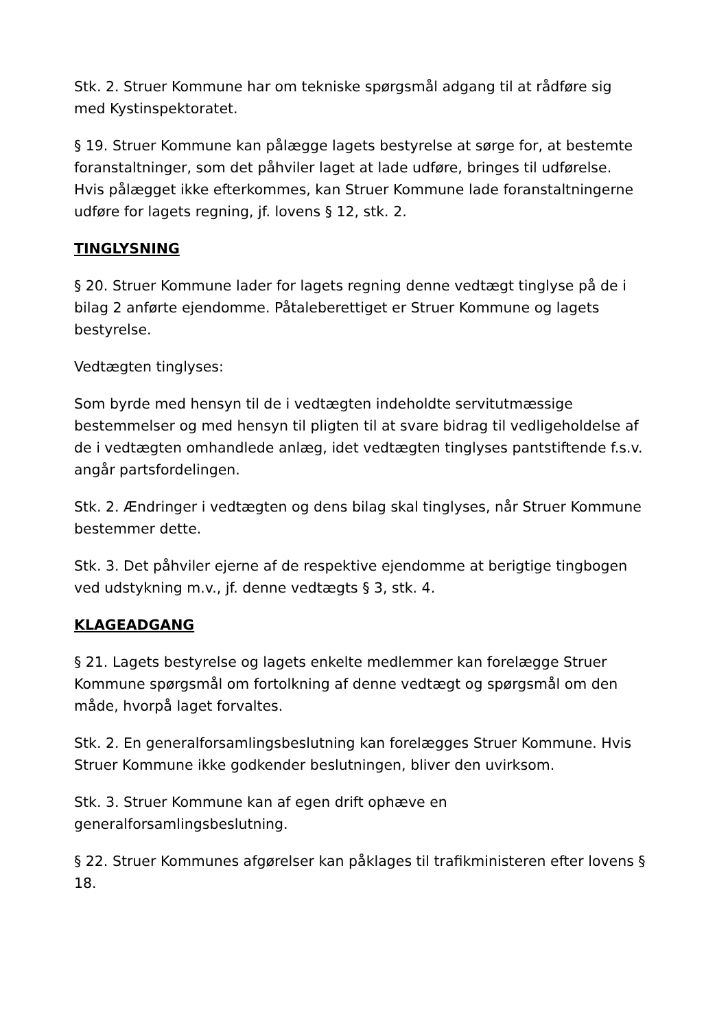Stk. 2. Struer Kommune har om tekniske spørgsmål adgang til at rådføre sig med Kystinspektoratet.
§ 19. Struer Kommune kan pålægge lagets bestyrelse at sørge for, at bestemte foranstaltninger, som det påhviler laget at lade udføre, bringes til udførelse. Hvis pålægget ikke efterkommes, kan Struer Kommune lade foranstaltningerne udføre for lagets regning, jf. lovens § 12, stk. 2.
TINGLYSNING
§ 20. Struer Kommune lader for lagets regning denne vedtægt tinglyse på de i bilag 2 anførte ejendomme. Påtaleberettiget er Struer Kommune og lagets bestyrelse.
Vedtægten tinglyses:
Som byrde med hensyn til de i vedtægten indeholdte servitutmæssige bestemmelser og med hensyn til pligten til at svare bidrag til vedligeholdelse af de i vedtægten omhandlede anlæg, idet vedtægten tinglyses pantstiftende f.s.v. angår partsfordelingen.
Stk. 2. Ændringer i vedtægten og dens bilag skal tinglyses, når Struer Kommune bestemmer dette.
Stk. 3. Det påhviler ejerne af de respektive ejendomme at berigtige tingbogen ved udstykning m.v., jf. denne vedtægts § 3, stk. 4.
KLAGEADGANG
§ 21. Lagets bestyrelse og lagets enkelte medlemmer kan forelægge Struer Kommune spørgsmål om fortolkning af denne vedtægt og spørgsmål om den måde, hvorpå laget forvaltes.
Stk. 2. En generalforsamlingsbeslutning kan forelægges Struer Kommune. Hvis Struer Kommune ikke godkender beslutningen, bliver den uvirksom.
Stk. 3. Struer Kommune kan af egen drift ophæve en generalforsamlingsbeslutning.
§ 22. Struer Kommunes afgørelser kan påklages til trafikministeren efter lovens § 18.